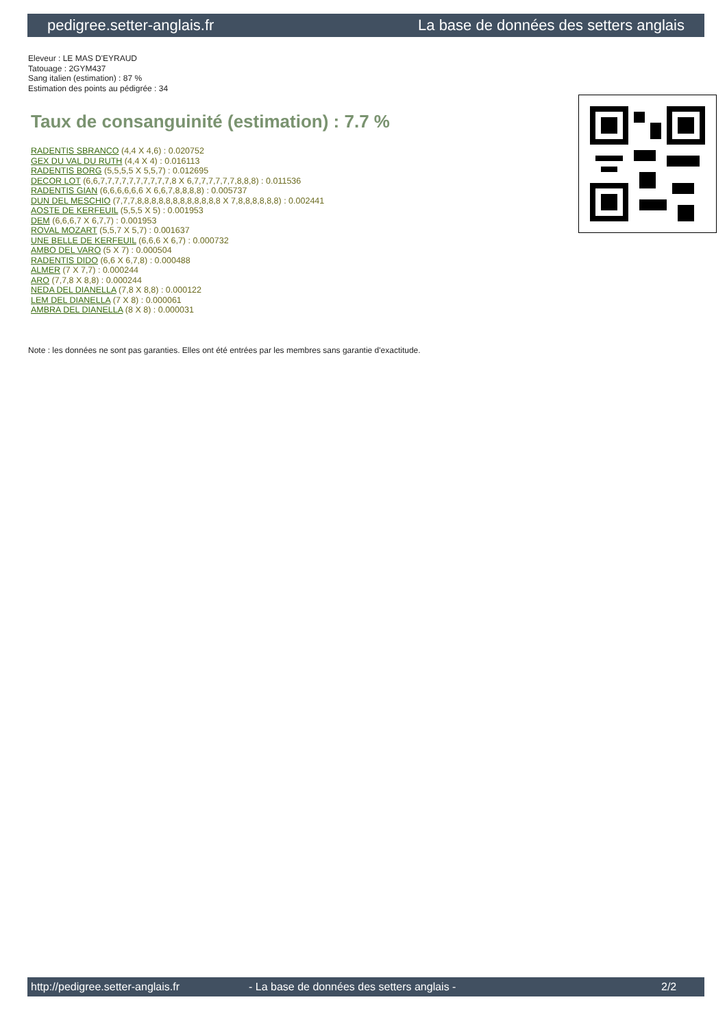pedigree.setter-anglais.fr La base de données des setters anglais
Eleveur : LE MAS D'EYRAUD
Tatouage : 2GYM437
Sang italien (estimation) : 87 %
Estimation des points au pédigrée : 34
Taux de consanguinité (estimation) : 7.7 %
RADENTIS SBRANCO (4,4 X 4,6) : 0.020752
GEX DU VAL DU RUTH (4,4 X 4) : 0.016113
RADENTIS BORG (5,5,5,5 X 5,5,7) : 0.012695
DECOR LOT (6,6,7,7,7,7,7,7,7,7,7,7,8 X 6,7,7,7,7,7,7,8,8,8) : 0.011536
RADENTIS GIAN (6,6,6,6,6,6 X 6,6,7,8,8,8,8) : 0.005737
DUN DEL MESCHIO (7,7,7,8,8,8,8,8,8,8,8,8,8,8,8 X 7,8,8,8,8,8,8) : 0.002441
AOSTE DE KERFEUIL (5,5,5 X 5) : 0.001953
DEM (6,6,6,7 X 6,7,7) : 0.001953
ROVAL MOZART (5,5,7 X 5,7) : 0.001637
UNE BELLE DE KERFEUIL (6,6,6 X 6,7) : 0.000732
AMBO DEL VARO (5 X 7) : 0.000504
RADENTIS DIDO (6,6 X 6,7,8) : 0.000488
ALMER (7 X 7,7) : 0.000244
ARO (7,7,8 X 8,8) : 0.000244
NEDA DEL DIANELLA (7,8 X 8,8) : 0.000122
LEM DEL DIANELLA (7 X 8) : 0.000061
AMBRA DEL DIANELLA (8 X 8) : 0.000031
Note : les données ne sont pas garanties. Elles ont été entrées par les membres sans garantie d'exactitude.
http://pedigree.setter-anglais.fr - La base de données des setters anglais - 2/2